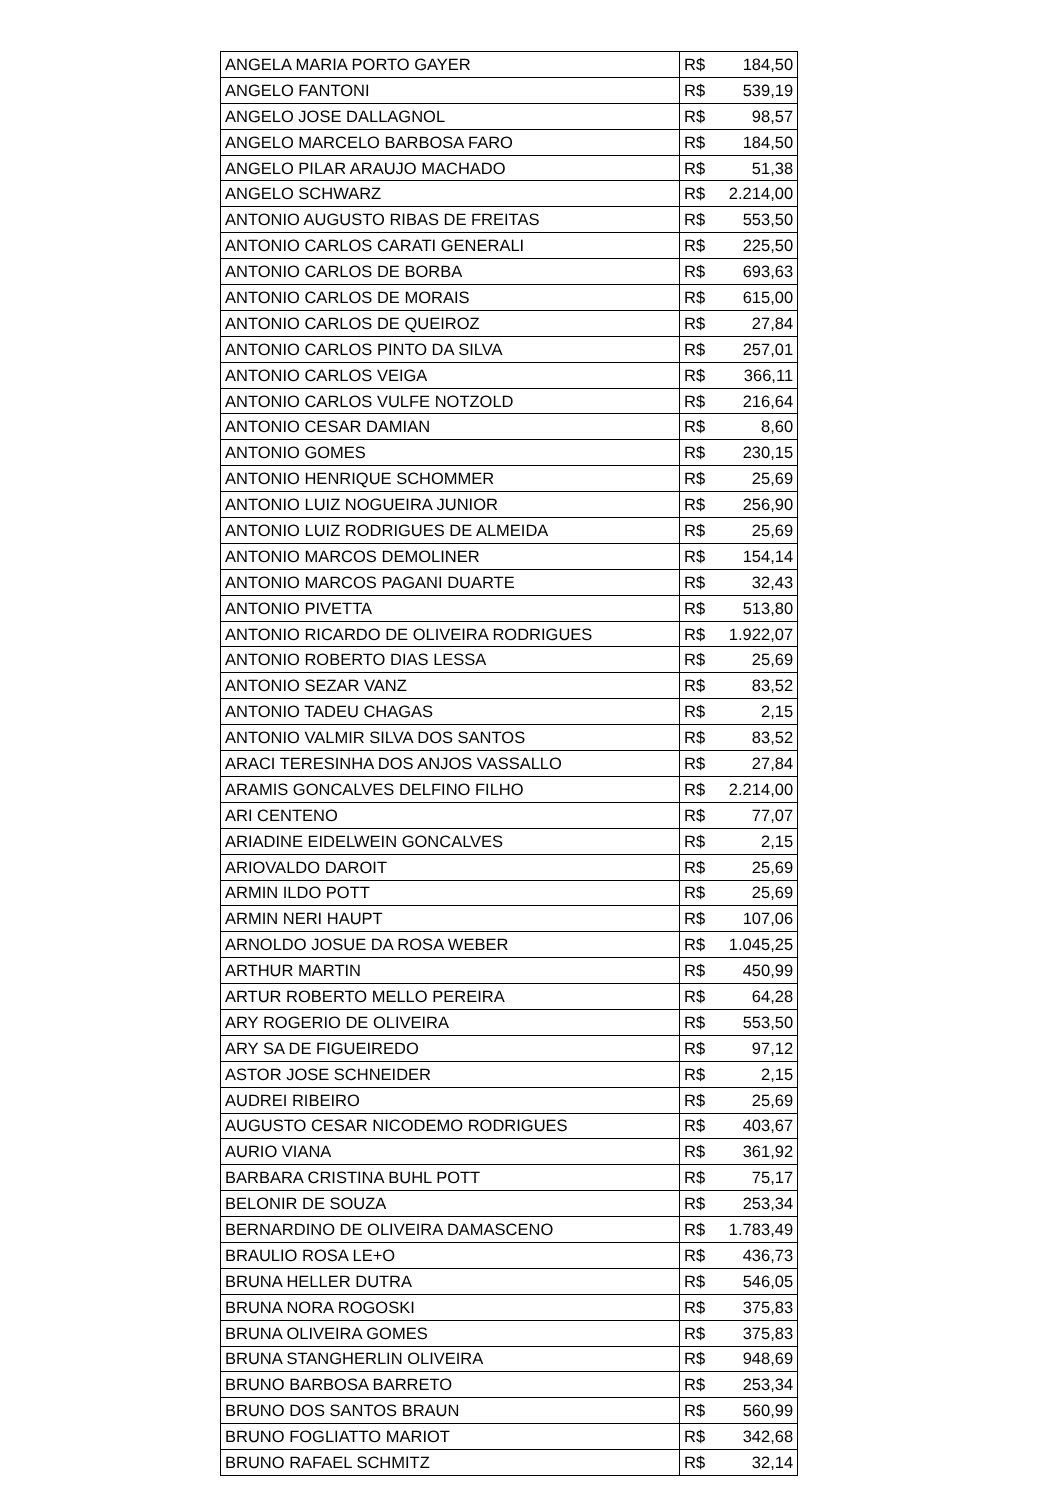| ANGELA MARIA PORTO GAYER | R$ | 184,50 |
| ANGELO FANTONI | R$ | 539,19 |
| ANGELO JOSE DALLAGNOL | R$ | 98,57 |
| ANGELO MARCELO BARBOSA FARO | R$ | 184,50 |
| ANGELO PILAR ARAUJO MACHADO | R$ | 51,38 |
| ANGELO SCHWARZ | R$ | 2.214,00 |
| ANTONIO AUGUSTO RIBAS DE FREITAS | R$ | 553,50 |
| ANTONIO CARLOS CARATI GENERALI | R$ | 225,50 |
| ANTONIO CARLOS DE BORBA | R$ | 693,63 |
| ANTONIO CARLOS DE MORAIS | R$ | 615,00 |
| ANTONIO CARLOS DE QUEIROZ | R$ | 27,84 |
| ANTONIO CARLOS PINTO DA SILVA | R$ | 257,01 |
| ANTONIO CARLOS VEIGA | R$ | 366,11 |
| ANTONIO CARLOS VULFE NOTZOLD | R$ | 216,64 |
| ANTONIO CESAR DAMIAN | R$ | 8,60 |
| ANTONIO GOMES | R$ | 230,15 |
| ANTONIO HENRIQUE SCHOMMER | R$ | 25,69 |
| ANTONIO LUIZ NOGUEIRA JUNIOR | R$ | 256,90 |
| ANTONIO LUIZ RODRIGUES DE ALMEIDA | R$ | 25,69 |
| ANTONIO MARCOS DEMOLINER | R$ | 154,14 |
| ANTONIO MARCOS PAGANI DUARTE | R$ | 32,43 |
| ANTONIO PIVETTA | R$ | 513,80 |
| ANTONIO RICARDO DE OLIVEIRA RODRIGUES | R$ | 1.922,07 |
| ANTONIO ROBERTO DIAS LESSA | R$ | 25,69 |
| ANTONIO SEZAR VANZ | R$ | 83,52 |
| ANTONIO TADEU CHAGAS | R$ | 2,15 |
| ANTONIO VALMIR SILVA DOS SANTOS | R$ | 83,52 |
| ARACI TERESINHA DOS ANJOS VASSALLO | R$ | 27,84 |
| ARAMIS GONCALVES DELFINO FILHO | R$ | 2.214,00 |
| ARI CENTENO | R$ | 77,07 |
| ARIADINE EIDELWEIN GONCALVES | R$ | 2,15 |
| ARIOVALDO DAROIT | R$ | 25,69 |
| ARMIN ILDO POTT | R$ | 25,69 |
| ARMIN NERI HAUPT | R$ | 107,06 |
| ARNOLDO JOSUE DA ROSA WEBER | R$ | 1.045,25 |
| ARTHUR MARTIN | R$ | 450,99 |
| ARTUR ROBERTO MELLO PEREIRA | R$ | 64,28 |
| ARY ROGERIO DE OLIVEIRA | R$ | 553,50 |
| ARY SA DE FIGUEIREDO | R$ | 97,12 |
| ASTOR JOSE SCHNEIDER | R$ | 2,15 |
| AUDREI RIBEIRO | R$ | 25,69 |
| AUGUSTO CESAR NICODEMO RODRIGUES | R$ | 403,67 |
| AURIO VIANA | R$ | 361,92 |
| BARBARA CRISTINA BUHL POTT | R$ | 75,17 |
| BELONIR DE SOUZA | R$ | 253,34 |
| BERNARDINO DE OLIVEIRA DAMASCENO | R$ | 1.783,49 |
| BRAULIO ROSA LE+O | R$ | 436,73 |
| BRUNA HELLER DUTRA | R$ | 546,05 |
| BRUNA NORA ROGOSKI | R$ | 375,83 |
| BRUNA OLIVEIRA GOMES | R$ | 375,83 |
| BRUNA STANGHERLIN OLIVEIRA | R$ | 948,69 |
| BRUNO BARBOSA BARRETO | R$ | 253,34 |
| BRUNO DOS SANTOS BRAUN | R$ | 560,99 |
| BRUNO FOGLIATTO MARIOT | R$ | 342,68 |
| BRUNO RAFAEL SCHMITZ | R$ | 32,14 |